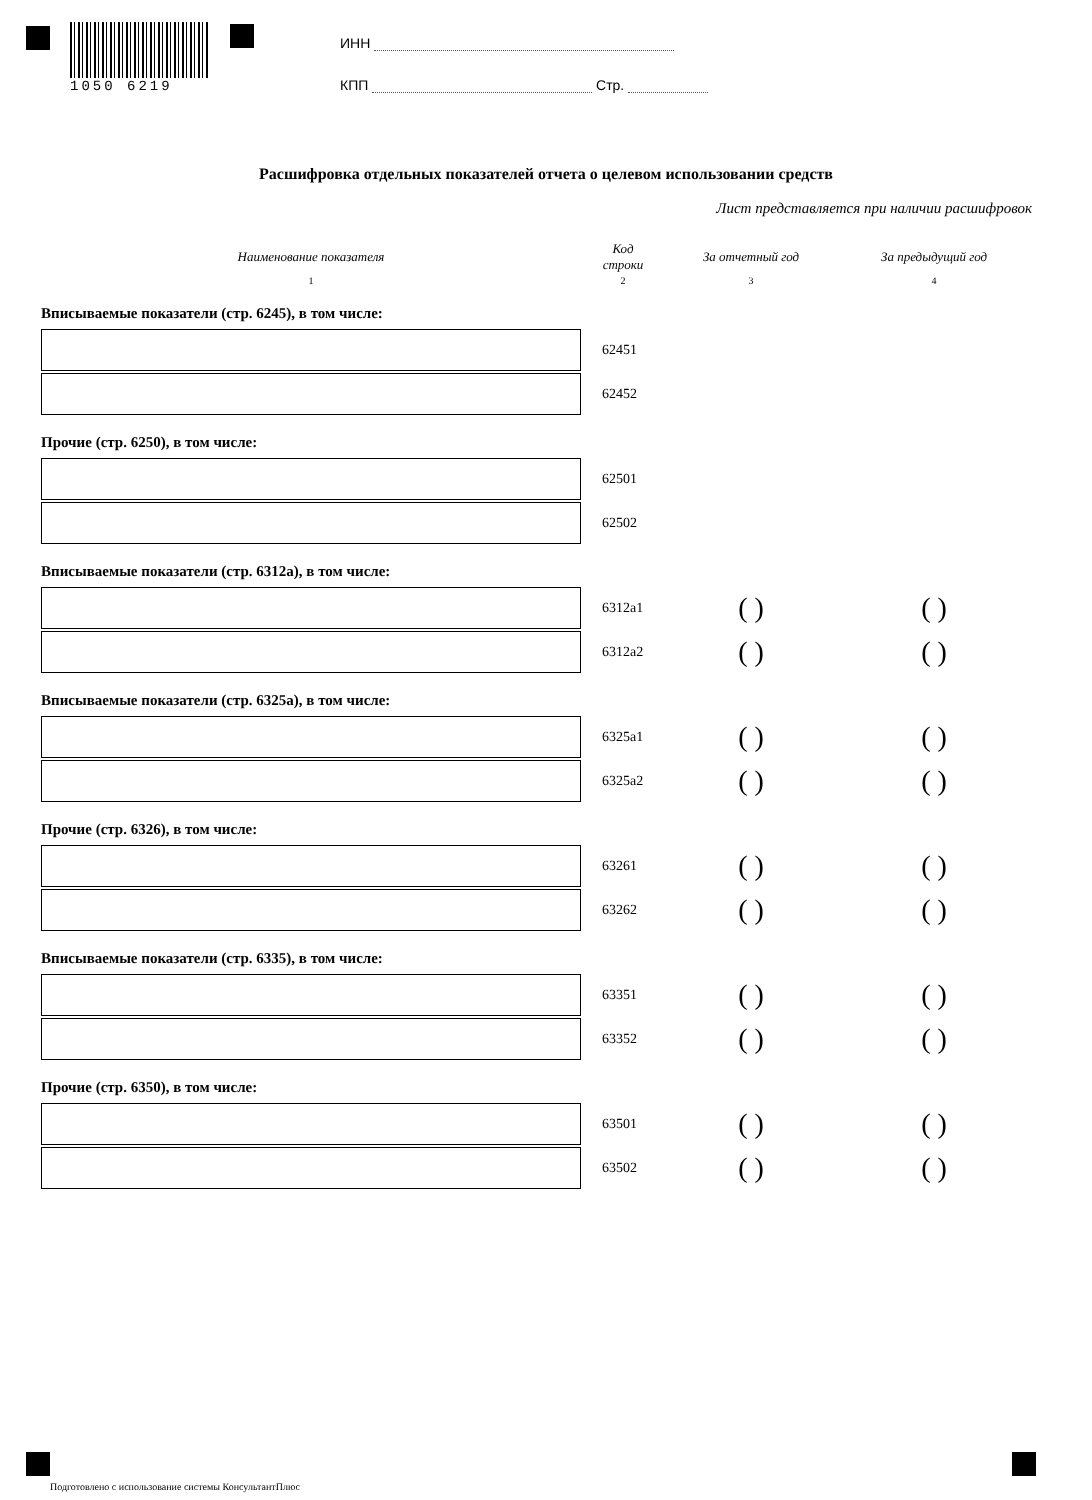1050 6219
ИНН
КПП Стр.
Расшифровка отдельных показателей отчета о целевом использовании средств
Лист представляется при наличии расшифровок
| Наименование показателя | Код строки | За отчетный год | За предыдущий год |
| --- | --- | --- | --- |
| 1 | 2 | 3 | 4 |
| Вписываемые показатели (стр. 6245), в том числе: | | | |
| | 62451 | | |
| | 62452 | | |
| Прочие (стр. 6250), в том числе: | | | |
| | 62501 | | |
| | 62502 | | |
| Вписываемые показатели (стр. 6312а), в том числе: | | | |
| | 6312а1 | ( ) | ( ) |
| | 6312а2 | ( ) | ( ) |
| Вписываемые показатели (стр. 6325а), в том числе: | | | |
| | 6325а1 | ( ) | ( ) |
| | 6325а2 | ( ) | ( ) |
| Прочие (стр. 6326), в том числе: | | | |
| | 63261 | ( ) | ( ) |
| | 63262 | ( ) | ( ) |
| Вписываемые показатели (стр. 6335), в том числе: | | | |
| | 63351 | ( ) | ( ) |
| | 63352 | ( ) | ( ) |
| Прочие (стр. 6350), в том числе: | | | |
| | 63501 | ( ) | ( ) |
| | 63502 | ( ) | ( ) |
Подготовлено с использование системы КонсультантПлюс